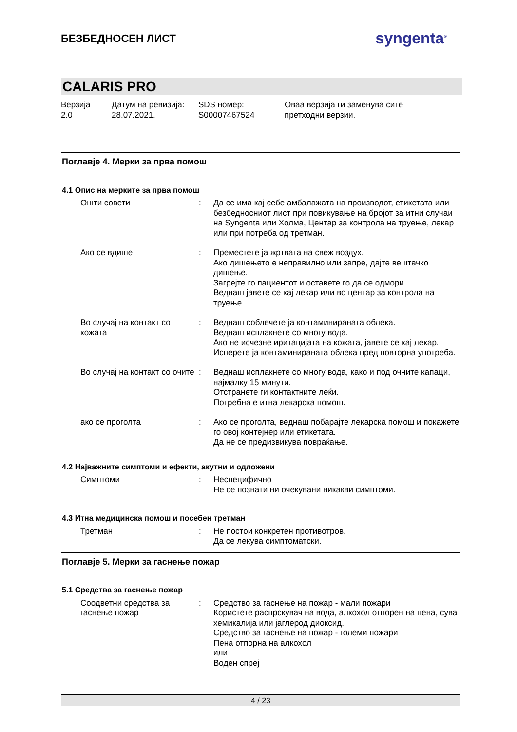БЕЗБЕДНОСЕН ЛИСТ
syngenta<sup>®</sup>
CALARIS PRO
Верзија
2.0
Датум на ревизија:
28.07.2021.
SDS номер:
S00007467524
Оваа верзија ги заменува сите
претходни верзии.
Поглавје 4. Мерки за прва помош
4.1 Опис на мерките за прва помош
Ошти совети : Да се има кај себе амбалажата на производот, етикетата или безбедносниот лист при повикување на бројот за итни случаи на Syngenta или Холма, Центар за контрола на труење, лекар или при потреба од третман.
Ако се вдише : Преместете ја жртвата на свеж воздух.
Ако дишењето е неправилно или запре, дајте вештачко дишење.
Загрејте го пациентот и оставете го да се одмори.
Веднаш јавете се кај лекар или во центар за контрола на труење.
Во случај на контакт со кожата
: Веднаш соблечете ја контаминираната облека.
Веднаш исплакнете со многу вода.
Ако не исчезне иритацијата на кожата, јавете се кај лекар.
Исперете ја контаминираната облека пред повторна употреба.
Во случај на контакт со очите
: Веднаш исплакнете со многу вода, како и под очните капаци, најмалку 15 минути.
Отстранете ги контактните леќи.
Потребна е итна лекарска помош.
ако се проголта : Ако се проголта, веднаш побарајте лекарска помош и покажете го овој контејнер или етикетата.
Да не се предизвикува повраќање.
4.2 Најважните симптоми и ефекти, акутни и одложени
Симптоми : Неспецифично
Не се познати ни очекувани никакви симптоми.
4.3 Итна медицинска помош и посебен третман
Третман : Не постои конкретен противотров.
Да се лекува симптоматски.
Поглавје 5. Мерки за гаснење пожар
5.1 Средства за гаснење пожар
Соодветни средства за гаснење пожар
: Средство за гаснење на пожар - мали пожари
Користете распрскувач на вода, алкохол отпорен на пена, сува хемикалија или јаглерод диоксид.
Средство за гаснење на пожар - големи пожари
Пена отпорна на алкохол
или
Воден спреј
4 / 23